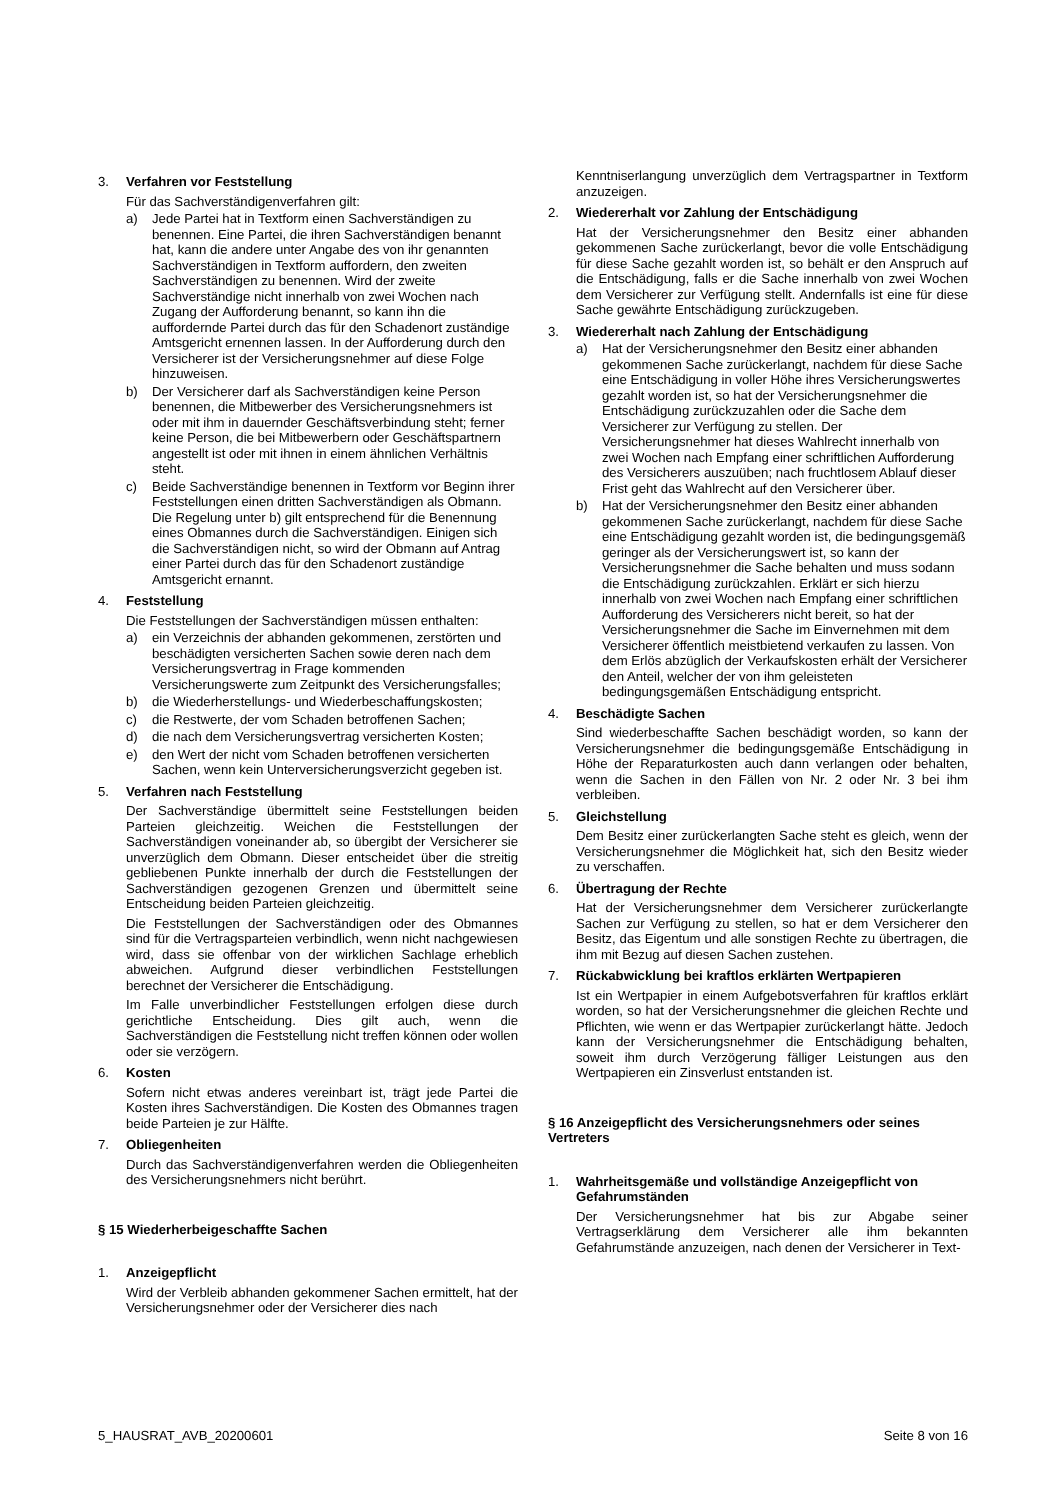3. Verfahren vor Feststellung
Für das Sachverständigenverfahren gilt:
a) Jede Partei hat in Textform einen Sachverständigen zu benennen. Eine Partei, die ihren Sachverständigen benannt hat, kann die andere unter Angabe des von ihr genannten Sachverständigen in Textform auffordern, den zweiten Sachverständigen zu benennen. Wird der zweite Sachverständige nicht innerhalb von zwei Wochen nach Zugang der Aufforderung benannt, so kann ihn die auffordernde Partei durch das für den Schadenort zuständige Amtsgericht ernennen lassen. In der Aufforderung durch den Versicherer ist der Versicherungsnehmer auf diese Folge hinzuweisen.
b) Der Versicherer darf als Sachverständigen keine Person benennen, die Mitbewerber des Versicherungsnehmers ist oder mit ihm in dauernder Geschäftsverbindung steht; ferner keine Person, die bei Mitbewerbern oder Geschäftspartnern angestellt ist oder mit ihnen in einem ähnlichen Verhältnis steht.
c) Beide Sachverständige benennen in Textform vor Beginn ihrer Feststellungen einen dritten Sachverständigen als Obmann. Die Regelung unter b) gilt entsprechend für die Benennung eines Obmannes durch die Sachverständigen. Einigen sich die Sachverständigen nicht, so wird der Obmann auf Antrag einer Partei durch das für den Schadenort zuständige Amtsgericht ernannt.
4. Feststellung
Die Feststellungen der Sachverständigen müssen enthalten:
a) ein Verzeichnis der abhanden gekommenen, zerstörten und beschädigten versicherten Sachen sowie deren nach dem Versicherungsvertrag in Frage kommenden Versicherungswerte zum Zeitpunkt des Versicherungsfalles;
b) die Wiederherstellungs- und Wiederbeschaffungskosten;
c) die Restwerte, der vom Schaden betroffenen Sachen;
d) die nach dem Versicherungsvertrag versicherten Kosten;
e) den Wert der nicht vom Schaden betroffenen versicherten Sachen, wenn kein Unterversicherungsverzicht gegeben ist.
5. Verfahren nach Feststellung
Der Sachverständige übermittelt seine Feststellungen beiden Parteien gleichzeitig. Weichen die Feststellungen der Sachverständigen voneinander ab, so übergibt der Versicherer sie unverzüglich dem Obmann. Dieser entscheidet über die streitig gebliebenen Punkte innerhalb der durch die Feststellungen der Sachverständigen gezogenen Grenzen und übermittelt seine Entscheidung beiden Parteien gleichzeitig.
Die Feststellungen der Sachverständigen oder des Obmannes sind für die Vertragsparteien verbindlich, wenn nicht nachgewiesen wird, dass sie offenbar von der wirklichen Sachlage erheblich abweichen. Aufgrund dieser verbindlichen Feststellungen berechnet der Versicherer die Entschädigung.
Im Falle unverbindlicher Feststellungen erfolgen diese durch gerichtliche Entscheidung. Dies gilt auch, wenn die Sachverständigen die Feststellung nicht treffen können oder wollen oder sie verzögern.
6. Kosten
Sofern nicht etwas anderes vereinbart ist, trägt jede Partei die Kosten ihres Sachverständigen. Die Kosten des Obmannes tragen beide Parteien je zur Hälfte.
7. Obliegenheiten
Durch das Sachverständigenverfahren werden die Obliegenheiten des Versicherungsnehmers nicht berührt.
§ 15 Wiederherbeigeschaffte Sachen
1. Anzeigepflicht
Wird der Verbleib abhanden gekommener Sachen ermittelt, hat der Versicherungsnehmer oder der Versicherer dies nach
Kenntniserlangung unverzüglich dem Vertragspartner in Textform anzuzeigen.
2. Wiedererhalt vor Zahlung der Entschädigung
Hat der Versicherungsnehmer den Besitz einer abhanden gekommenen Sache zurückerlangt, bevor die volle Entschädigung für diese Sache gezahlt worden ist, so behält er den Anspruch auf die Entschädigung, falls er die Sache innerhalb von zwei Wochen dem Versicherer zur Verfügung stellt. Andernfalls ist eine für diese Sache gewährte Entschädigung zurückzugeben.
3. Wiedererhalt nach Zahlung der Entschädigung
a) Hat der Versicherungsnehmer den Besitz einer abhanden gekommenen Sache zurückerlangt, nachdem für diese Sache eine Entschädigung in voller Höhe ihres Versicherungswertes gezahlt worden ist, so hat der Versicherungsnehmer die Entschädigung zurückzuzahlen oder die Sache dem Versicherer zur Verfügung zu stellen. Der Versicherungsnehmer hat dieses Wahlrecht innerhalb von zwei Wochen nach Empfang einer schriftlichen Aufforderung des Versicherers auszuüben; nach fruchtlosem Ablauf dieser Frist geht das Wahlrecht auf den Versicherer über.
b) Hat der Versicherungsnehmer den Besitz einer abhanden gekommenen Sache zurückerlangt, nachdem für diese Sache eine Entschädigung gezahlt worden ist, die bedingungsgemäß geringer als der Versicherungswert ist, so kann der Versicherungsnehmer die Sache behalten und muss sodann die Entschädigung zurückzahlen. Erklärt er sich hierzu innerhalb von zwei Wochen nach Empfang einer schriftlichen Aufforderung des Versicherers nicht bereit, so hat der Versicherungsnehmer die Sache im Einvernehmen mit dem Versicherer öffentlich meistbietend verkaufen zu lassen. Von dem Erlös abzüglich der Verkaufskosten erhält der Versicherer den Anteil, welcher der von ihm geleisteten bedingungsgemäßen Entschädigung entspricht.
4. Beschädigte Sachen
Sind wiederbeschaffte Sachen beschädigt worden, so kann der Versicherungsnehmer die bedingungsgemäße Entschädigung in Höhe der Reparaturkosten auch dann verlangen oder behalten, wenn die Sachen in den Fällen von Nr. 2 oder Nr. 3 bei ihm verbleiben.
5. Gleichstellung
Dem Besitz einer zurückerlangten Sache steht es gleich, wenn der Versicherungsnehmer die Möglichkeit hat, sich den Besitz wieder zu verschaffen.
6. Übertragung der Rechte
Hat der Versicherungsnehmer dem Versicherer zurückerlangte Sachen zur Verfügung zu stellen, so hat er dem Versicherer den Besitz, das Eigentum und alle sonstigen Rechte zu übertragen, die ihm mit Bezug auf diesen Sachen zustehen.
7. Rückabwicklung bei kraftlos erklärten Wertpapieren
Ist ein Wertpapier in einem Aufgebotsverfahren für kraftlos erklärt worden, so hat der Versicherungsnehmer die gleichen Rechte und Pflichten, wie wenn er das Wertpapier zurückerlangt hätte. Jedoch kann der Versicherungsnehmer die Entschädigung behalten, soweit ihm durch Verzögerung fälliger Leistungen aus den Wertpapieren ein Zinsverlust entstanden ist.
§ 16 Anzeigepflicht des Versicherungsnehmers oder seines Vertreters
1. Wahrheitsgemäße und vollständige Anzeigepflicht von Gefahrumständen
Der Versicherungsnehmer hat bis zur Abgabe seiner Vertragserklärung dem Versicherer alle ihm bekannten Gefahrumstände anzuzeigen, nach denen der Versicherer in Text-
5_HAUSRAT_AVB_20200601 Seite 8 von 16